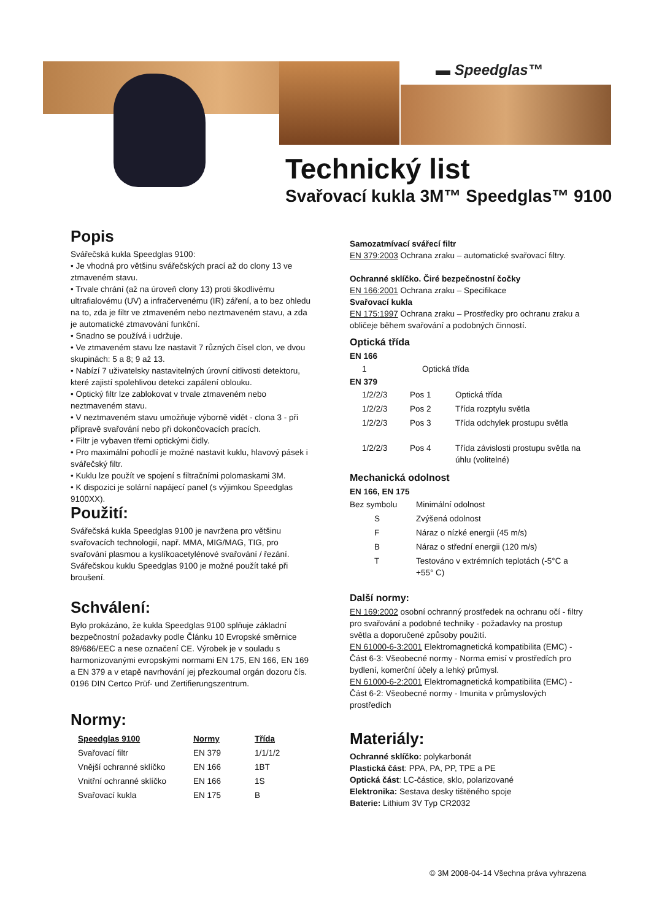▬ Speedglas™
Technický list
Svařovací kukla 3M™ Speedglas™ 9100
Popis
Svářečská kukla Speedglas 9100:
• Je vhodná pro většinu svářečských prací až do clony 13 ve ztmaveném stavu.
• Trvale chrání (až na úroveň clony 13) proti škodlivému ultrafialovému (UV) a infračervenému (IR) záření, a to bez ohledu na to, zda je filtr ve ztmaveném nebo neztmaveném stavu, a zda je automatické ztmavování funkční.
• Snadno se používá i udržuje.
• Ve ztmaveném stavu lze nastavit 7 různých čísel clon, ve dvou skupinách: 5 a 8; 9 až 13.
• Nabízí 7 uživatelsky nastavitelných úrovní citlivosti detektoru, které zajistí spolehlivou detekci zapálení oblouku.
• Optický filtr lze zablokovat v trvale ztmaveném nebo neztmaveném stavu.
• V neztmaveném stavu umožňuje výborně vidět - clona 3 - při přípravě svařování nebo při dokončovacích pracích.
• Filtr je vybaven třemi optickými čidly.
• Pro maximální pohodlí je možné nastavit kuklu, hlavový pásek i svářečský filtr.
• Kuklu lze použít ve spojení s filtračními polomaskami 3M.
• K dispozici je solární napájecí panel (s výjimkou Speedglas 9100XX).
Použití:
Svářečská kukla Speedglas 9100 je navržena pro většinu svařovacích technologií, např. MMA, MIG/MAG, TIG, pro svařování plasmou a kyslíkoacetylénové svařování / řezání. Svářečskou kuklu Speedglas 9100 je možné použít také při broušení.
Schválení:
Bylo prokázáno, že kukla Speedglas 9100 splňuje základní bezpečnostní požadavky podle Článku 10 Evropské směrnice 89/686/EEC a nese označení CE. Výrobek je v souladu s harmonizovanými evropskými normami EN 175, EN 166, EN 169 a EN 379 a v etapě navrhování jej přezkoumal orgán dozoru čís. 0196 DIN Certco Prüf- und Zertifierungszentrum.
Normy:
| Speedglas 9100 | Normy | Třída |
| --- | --- | --- |
| Svařovací filtr | EN 379 | 1/1/1/2 |
| Vnější ochranné sklíčko | EN 166 | 1BT |
| Vnitřní ochranné sklíčko | EN 166 | 1S |
| Svařovací kukla | EN 175 | B |
Samozatmívací svářecí filtr
EN 379:2003 Ochrana zraku – automatické svařovací filtry.
Ochranné sklíčko. Čiré bezpečnostní čočky
EN 166:2001 Ochrana zraku – Specifikace
Svařovací kukla
EN 175:1997 Ochrana zraku – Prostředky pro ochranu zraku a obličeje během svařování a podobných činností.
Optická třída
EN 166
| 1 | Optická třída |
EN 379
| 1/2/2/3 | Pos 1 | Optická třída |
| 1/2/2/3 | Pos 2 | Třída rozptylu světla |
| 1/2/2/3 | Pos 3 | Třída odchylek prostupu světla |
| 1/2/2/3 | Pos 4 | Třída závislosti prostupu světla na úhlu (volitelné) |
Mechanická odolnost
EN 166, EN 175
| Bez symbolu | Minimální odolnost |
| S | Zvýšená odolnost |
| F | Náraz o nízké energii (45 m/s) |
| B | Náraz o střední energii (120 m/s) |
| T | Testováno v extrémních teplotách (-5°C a +55° C) |
Další normy:
EN 169:2002 osobní ochranný prostředek na ochranu očí - filtry pro svařování a podobné techniky - požadavky na prostup světla a doporučené způsoby použití.
EN 61000-6-3:2001 Elektromagnetická kompatibilita (EMC) - Část 6-3: Všeobecné normy - Norma emisí v prostředích pro bydlení, komerční účely a lehký průmysl.
EN 61000-6-2:2001 Elektromagnetická kompatibilita (EMC) - Část 6-2: Všeobecné normy - Imunita v průmyslových prostředích
Materiály:
Ochranné sklíčko: polykarbonát
Plastická část: PPA, PA, PP, TPE a PE
Optická část: LC-částice, sklo, polarizované
Elektronika: Sestava desky tištěného spoje
Baterie: Lithium 3V Typ CR2032
© 3M 2008-04-14 Všechna práva vyhrazena